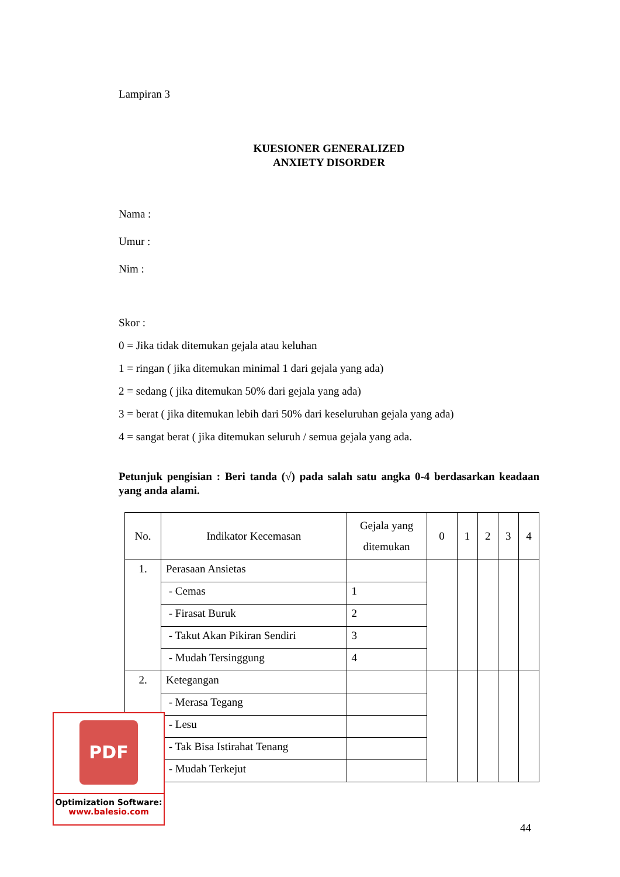Lampiran 3
KUESIONER GENERALIZED
ANXIETY DISORDER
Nama :
Umur :
Nim :
Skor :
0 = Jika tidak ditemukan gejala atau keluhan
1 = ringan ( jika ditemukan minimal 1 dari gejala yang ada)
2 = sedang ( jika ditemukan 50% dari gejala yang ada)
3 = berat ( jika ditemukan lebih dari 50% dari keseluruhan gejala yang ada)
4 = sangat berat ( jika ditemukan seluruh / semua gejala yang ada.
Petunjuk pengisian : Beri tanda (√) pada salah satu angka 0-4 berdasarkan keadaan yang anda alami.
| No. | Indikator Kecemasan | Gejala yang ditemukan | 0 | 1 | 2 | 3 | 4 |
| --- | --- | --- | --- | --- | --- | --- | --- |
| 1. | Perasaan Ansietas | | | | | | |
| | - Cemas | 1 | | | | | |
| | - Firasat Buruk | 2 | | | | | |
| | - Takut Akan Pikiran Sendiri | 3 | | | | | |
| | - Mudah Tersinggung | 4 | | | | | |
| 2. | Ketegangan | | | | | | |
| | - Merasa Tegang | | | | | | |
| | - Lesu | | | | | | |
| | - Tak Bisa Istirahat Tenang | | | | | | |
| | - Mudah Terkejut | | | | | | |
PDF
Optimization Software:
www.balesio.com
44